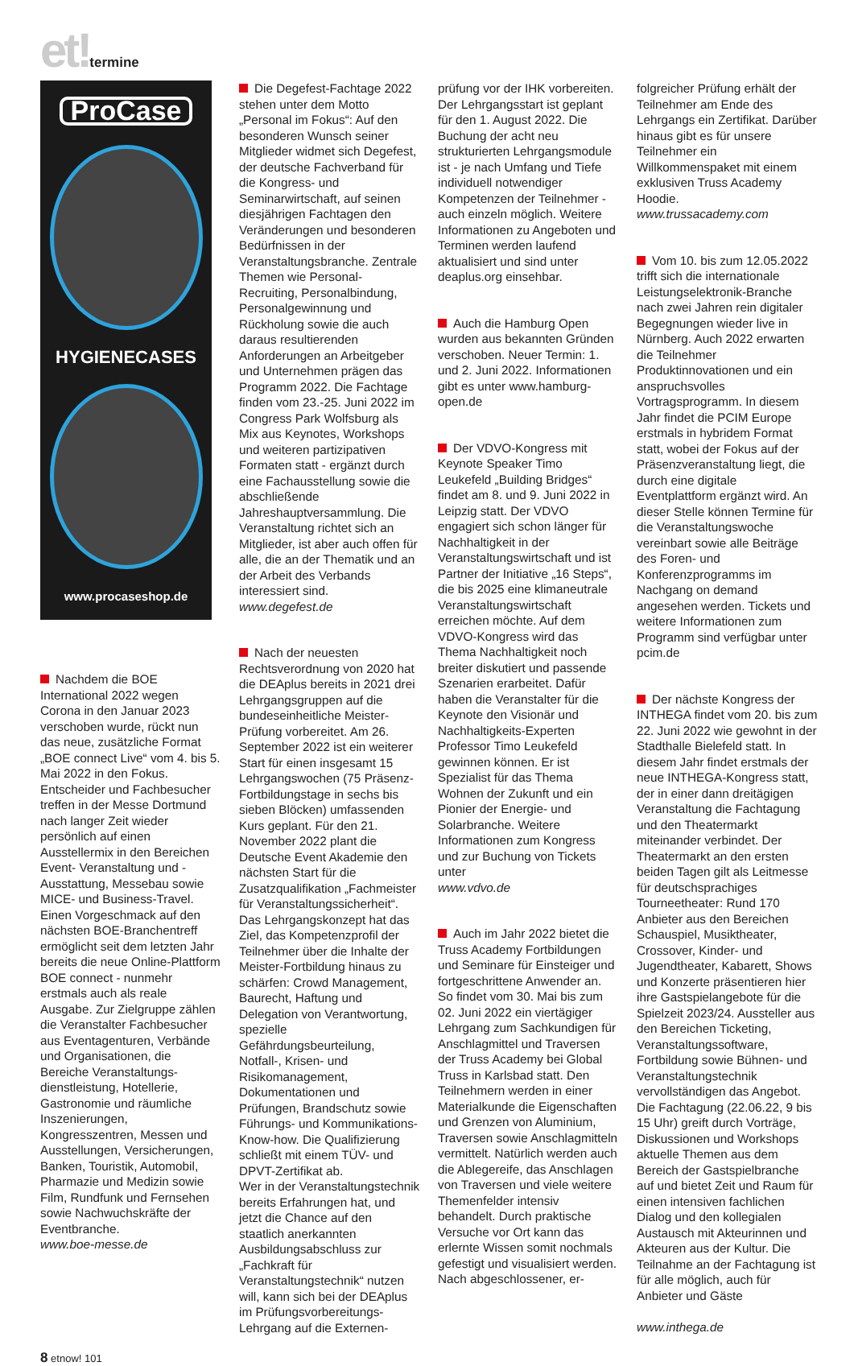et!termine
ProCase
HYGIENECASES
www.procaseshop.de
Nachdem die BOE International 2022 wegen Corona in den Januar 2023 verschoben wurde, rückt nun das neue, zusätzliche Format „BOE connect Live“ vom 4. bis 5. Mai 2022 in den Fokus. Entscheider und Fachbesucher treffen in der Messe Dortmund nach langer Zeit wieder persönlich auf einen Ausstellermix in den Bereichen Event- Veranstaltung und -Ausstattung, Messebau sowie MICE- und Business-Travel. Einen Vorgeschmack auf den nächsten BOE-Branchentreff ermöglicht seit dem letzten Jahr bereits die neue Online-Plattform BOE connect - nunmehr erstmals auch als reale Ausgabe. Zur Zielgruppe zählen die Veranstalter Fachbesucher aus Eventagenturen, Verbände und Organisationen, die Bereiche Veranstaltungs- dienstleistung, Hotellerie, Gastronomie und räumliche Inszenierungen, Kongresszentren, Messen und Ausstellungen, Versicherungen, Banken, Touristik, Automobil, Pharmazie und Medizin sowie Film, Rundfunk und Fernsehen sowie Nachwuchskräfte der Eventbranche.
www.boe-messe.de
Die Degefest-Fachtage 2022 stehen unter dem Motto „Personal im Fokus“: Auf den besonderen Wunsch seiner Mitglieder widmet sich Degefest, der deutsche Fachverband für die Kongress- und Seminarwirtschaft, auf seinen diesjährigen Fachtagen den Veränderungen und besonderen Bedürfnissen in der Veranstaltungsbranche. Zentrale Themen wie Personal-Recruiting, Personalbindung, Personalgewinnung und Rückholung sowie die auch daraus resultierenden Anforderungen an Arbeitgeber und Unternehmen prägen das Programm 2022. Die Fachtage finden vom 23.-25. Juni 2022 im Congress Park Wolfsburg als Mix aus Keynotes, Workshops und weiteren partizipativen Formaten statt - ergänzt durch eine Fachausstellung sowie die abschließende Jahreshauptversammlung. Die Veranstaltung richtet sich an Mitglieder, ist aber auch offen für alle, die an der Thematik und an der Arbeit des Verbands interessiert sind.
www.degefest.de
Nach der neuesten Rechtsverordnung von 2020 hat die DEAplus bereits in 2021 drei Lehrgangsgruppen auf die bundeseinheitliche Meister-Prüfung vorbereitet. Am 26. September 2022 ist ein weiterer Start für einen insgesamt 15 Lehrgangswochen (75 Präsenz-Fortbildungstage in sechs bis sieben Blöcken) umfassenden Kurs geplant. Für den 21. November 2022 plant die Deutsche Event Akademie den nächsten Start für die Zusatzqualifikation „Fachmeister für Veranstaltungssicherheit“. Das Lehrgangskonzept hat das Ziel, das Kompetenzprofil der Teilnehmer über die Inhalte der Meister-Fortbildung hinaus zu schärfen: Crowd Management, Baurecht, Haftung und Delegation von Verantwortung, spezielle Gefährdungsbeurteilung, Notfall-, Krisen- und Risikomanagement, Dokumentationen und Prüfungen, Brandschutz sowie Führungs- und Kommunikations-Know-how. Die Qualifizierung schließt mit einem TÜV- und DPVT-Zertifikat ab.
Wer in der Veranstaltungstechnik bereits Erfahrungen hat, und jetzt die Chance auf den staatlich anerkannten Ausbildungsabschluss zur „Fachkraft für Veranstaltungstechnik“ nutzen will, kann sich bei der DEAplus im Prüfungsvorbereitungs-Lehrgang auf die Externen-
prüfung vor der IHK vorbereiten. Der Lehrgangsstart ist geplant für den 1. August 2022. Die Buchung der acht neu strukturierten Lehrgangsmodule ist - je nach Umfang und Tiefe individuell notwendiger Kompetenzen der Teilnehmer - auch einzeln möglich. Weitere Informationen zu Angeboten und Terminen werden laufend aktualisiert und sind unter deaplus.org einsehbar.
Auch die Hamburg Open wurden aus bekannten Gründen verschoben. Neuer Termin: 1. und 2. Juni 2022. Informationen gibt es unter www.hamburg-open.de
Der VDVO-Kongress mit Keynote Speaker Timo Leukefeld „Building Bridges“ findet am 8. und 9. Juni 2022 in Leipzig statt. Der VDVO engagiert sich schon länger für Nachhaltigkeit in der Veranstaltungswirtschaft und ist Partner der Initiative „16 Steps“, die bis 2025 eine klimaneutrale Veranstaltungswirtschaft erreichen möchte. Auf dem VDVO-Kongress wird das Thema Nachhaltigkeit noch breiter diskutiert und passende Szenarien erarbeitet. Dafür haben die Veranstalter für die Keynote den Visionär und Nachhaltigkeits-Experten Professor Timo Leukefeld gewinnen können. Er ist Spezialist für das Thema Wohnen der Zukunft und ein Pionier der Energie- und Solarbranche. Weitere Informationen zum Kongress und zur Buchung von Tickets unter
www.vdvo.de
Auch im Jahr 2022 bietet die Truss Academy Fortbildungen und Seminare für Einsteiger und fortgeschrittene Anwender an. So findet vom 30. Mai bis zum 02. Juni 2022 ein viertägiger Lehrgang zum Sachkundigen für Anschlagmittel und Traversen der Truss Academy bei Global Truss in Karlsbad statt. Den Teilnehmern werden in einer Materialkunde die Eigenschaften und Grenzen von Aluminium, Traversen sowie Anschlagmitteln vermittelt. Natürlich werden auch die Ablegereife, das Anschlagen von Traversen und viele weitere Themenfelder intensiv behandelt. Durch praktische Versuche vor Ort kann das erlernte Wissen somit nochmals gefestigt und visualisiert werden. Nach abgeschlossener, er-
folgreicher Prüfung erhält der Teilnehmer am Ende des Lehrgangs ein Zertifikat. Darüber hinaus gibt es für unsere Teilnehmer ein Willkommenspaket mit einem exklusiven Truss Academy Hoodie.
www.trussacademy.com
Vom 10. bis zum 12.05.2022 trifft sich die internationale Leistungselektronik-Branche nach zwei Jahren rein digitaler Begegnungen wieder live in Nürnberg. Auch 2022 erwarten die Teilnehmer Produktinnovationen und ein anspruchsvolles Vortragsprogramm. In diesem Jahr findet die PCIM Europe erstmals in hybridem Format statt, wobei der Fokus auf der Präsenzveranstaltung liegt, die durch eine digitale Eventplattform ergänzt wird. An dieser Stelle können Termine für die Veranstaltungswoche vereinbart sowie alle Beiträge des Foren- und Konferenzprogramms im Nachgang on demand angesehen werden. Tickets und weitere Informationen zum Programm sind verfügbar unter pcim.de
Der nächste Kongress der INTHEGA findet vom 20. bis zum 22. Juni 2022 wie gewohnt in der Stadthalle Bielefeld statt. In diesem Jahr findet erstmals der neue INTHEGA-Kongress statt, der in einer dann dreitägigen Veranstaltung die Fachtagung und den Theatermarkt miteinander verbindet. Der Theatermarkt an den ersten beiden Tagen gilt als Leitmesse für deutschsprachiges Tourneetheater: Rund 170 Anbieter aus den Bereichen Schauspiel, Musiktheater, Crossover, Kinder- und Jugendtheater, Kabarett, Shows und Konzerte präsentieren hier ihre Gastspielangebote für die Spielzeit 2023/24. Aussteller aus den Bereichen Ticketing, Veranstaltungssoftware, Fortbildung sowie Bühnen- und Veranstaltungstechnik vervollständigen das Angebot. Die Fachtagung (22.06.22, 9 bis 15 Uhr) greift durch Vorträge, Diskussionen und Workshops aktuelle Themen aus dem Bereich der Gastspielbranche auf und bietet Zeit und Raum für einen intensiven fachlichen Dialog und den kollegialen Austausch mit Akteurinnen und Akteuren aus der Kultur. Die Teilnahme an der Fachtagung ist für alle möglich, auch für Anbieter und Gäste
www.inthega.de
8 etnow! 101